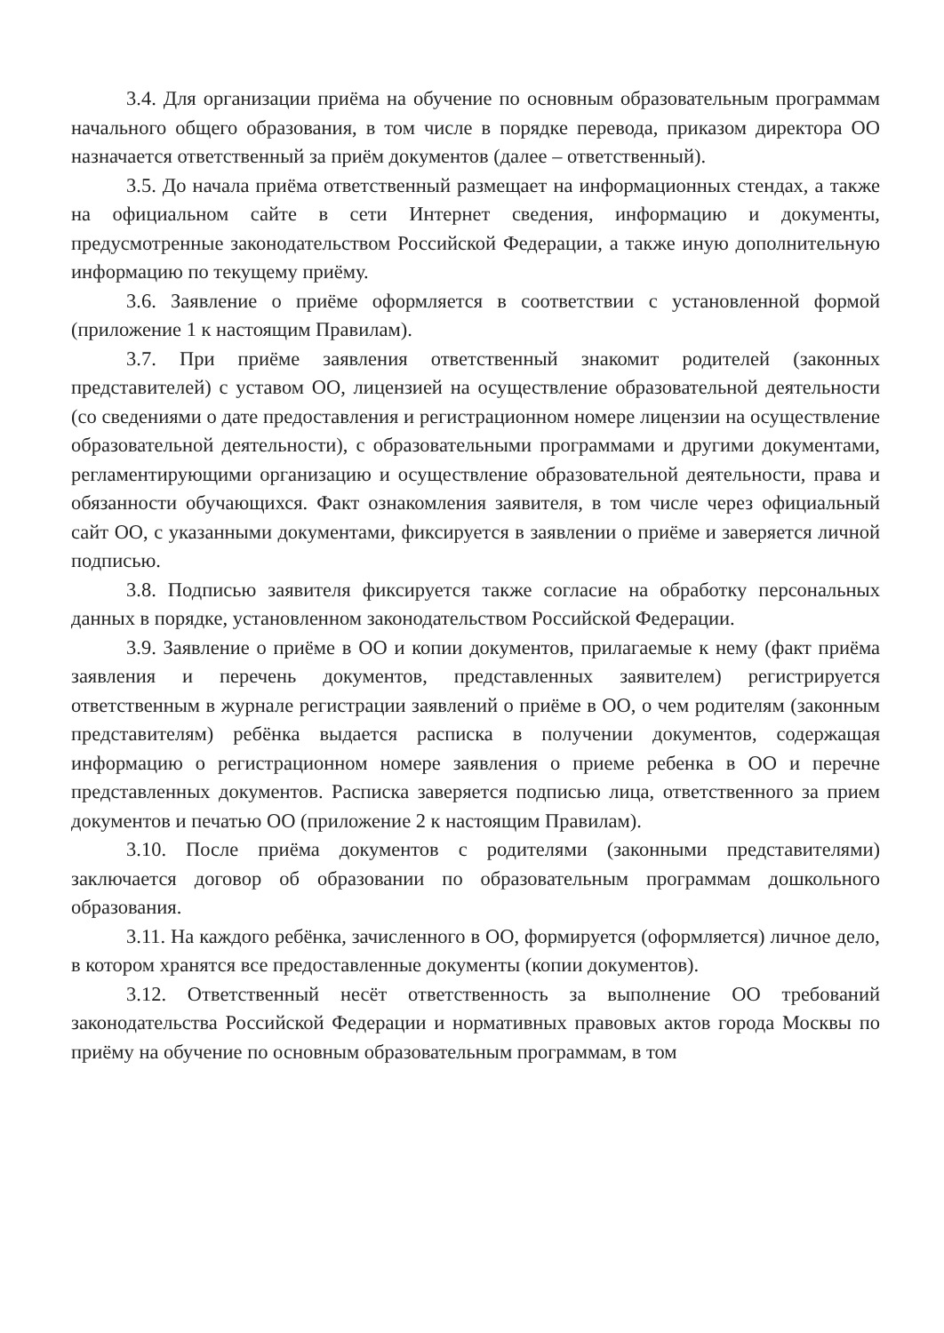3.4. Для организации приёма на обучение по основным образовательным программам начального общего образования, в том числе в порядке перевода, приказом директора ОО назначается ответственный за приём документов (далее – ответственный).
3.5. До начала приёма ответственный размещает на информационных стендах, а также на официальном сайте в сети Интернет сведения, информацию и документы, предусмотренные законодательством Российской Федерации, а также иную дополнительную информацию по текущему приёму.
3.6. Заявление о приёме оформляется в соответствии с установленной формой (приложение 1 к настоящим Правилам).
3.7. При приёме заявления ответственный знакомит родителей (законных представителей) с уставом ОО, лицензией на осуществление образовательной деятельности (со сведениями о дате предоставления и регистрационном номере лицензии на осуществление образовательной деятельности), с образовательными программами и другими документами, регламентирующими организацию и осуществление образовательной деятельности, права и обязанности обучающихся. Факт ознакомления заявителя, в том числе через официальный сайт ОО, с указанными документами, фиксируется в заявлении о приёме и заверяется личной подписью.
3.8. Подписью заявителя фиксируется также согласие на обработку персональных данных в порядке, установленном законодательством Российской Федерации.
3.9. Заявление о приёме в ОО и копии документов, прилагаемые к нему (факт приёма заявления и перечень документов, представленных заявителем) регистрируется ответственным в журнале регистрации заявлений о приёме в ОО, о чем родителям (законным представителям) ребёнка выдается расписка в получении документов, содержащая информацию о регистрационном номере заявления о приеме ребенка в ОО и перечне представленных документов. Расписка заверяется подписью лица, ответственного за прием документов и печатью ОО (приложение 2 к настоящим Правилам).
3.10. После приёма документов с родителями (законными представителями) заключается договор об образовании по образовательным программам дошкольного образования.
3.11. На каждого ребёнка, зачисленного в ОО, формируется (оформляется) личное дело, в котором хранятся все предоставленные документы (копии документов).
3.12. Ответственный несёт ответственность за выполнение ОО требований законодательства Российской Федерации и нормативных правовых актов города Москвы по приёму на обучение по основным образовательным программам, в том